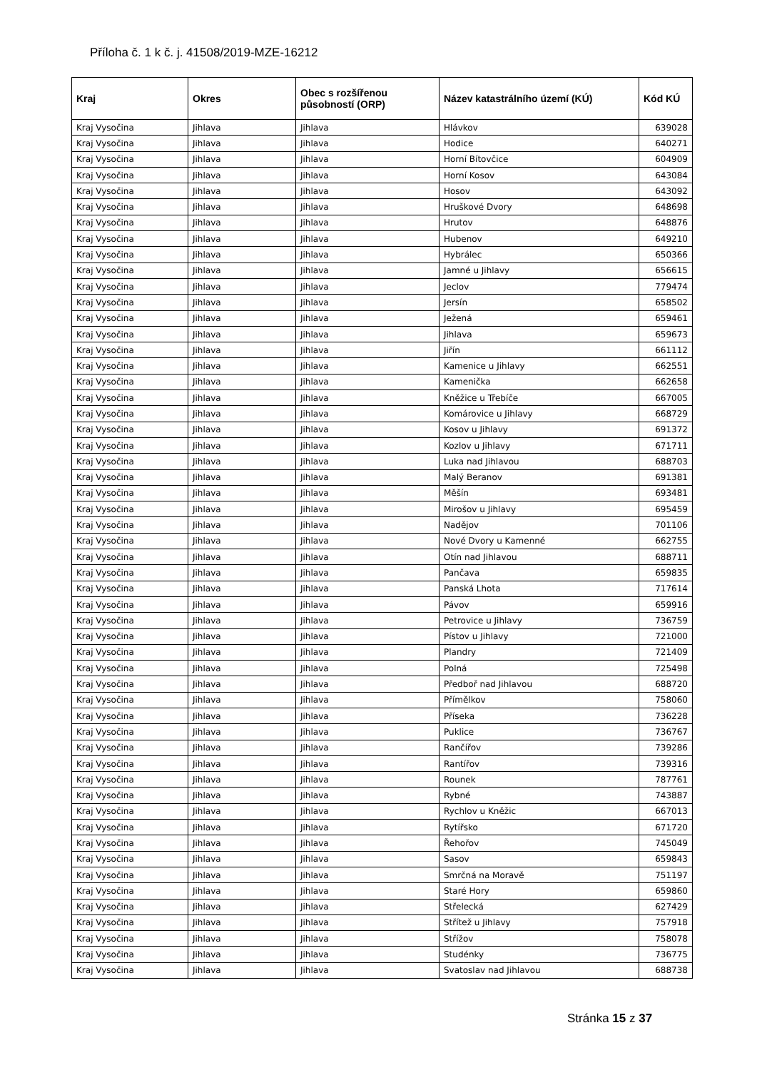Příloha č. 1 k č. j. 41508/2019-MZE-16212
| Kraj | Okres | Obec s rozšířenou působností (ORP) | Název katastrálního území (KÚ) | Kód KÚ |
| --- | --- | --- | --- | --- |
| Kraj Vysočina | Jihlava | Jihlava | Hlávkov | 639028 |
| Kraj Vysočina | Jihlava | Jihlava | Hodice | 640271 |
| Kraj Vysočina | Jihlava | Jihlava | Horní Bítovčice | 604909 |
| Kraj Vysočina | Jihlava | Jihlava | Horní Kosov | 643084 |
| Kraj Vysočina | Jihlava | Jihlava | Hosov | 643092 |
| Kraj Vysočina | Jihlava | Jihlava | Hruškové Dvory | 648698 |
| Kraj Vysočina | Jihlava | Jihlava | Hrutov | 648876 |
| Kraj Vysočina | Jihlava | Jihlava | Hubenov | 649210 |
| Kraj Vysočina | Jihlava | Jihlava | Hybrálec | 650366 |
| Kraj Vysočina | Jihlava | Jihlava | Jamné u Jihlavy | 656615 |
| Kraj Vysočina | Jihlava | Jihlava | Jeclov | 779474 |
| Kraj Vysočina | Jihlava | Jihlava | Jersín | 658502 |
| Kraj Vysočina | Jihlava | Jihlava | Ježená | 659461 |
| Kraj Vysočina | Jihlava | Jihlava | Jihlava | 659673 |
| Kraj Vysočina | Jihlava | Jihlava | Jiřín | 661112 |
| Kraj Vysočina | Jihlava | Jihlava | Kamenice u Jihlavy | 662551 |
| Kraj Vysočina | Jihlava | Jihlava | Kamenička | 662658 |
| Kraj Vysočina | Jihlava | Jihlava | Kněžice u Třebíče | 667005 |
| Kraj Vysočina | Jihlava | Jihlava | Komárovice u Jihlavy | 668729 |
| Kraj Vysočina | Jihlava | Jihlava | Kosov u Jihlavy | 691372 |
| Kraj Vysočina | Jihlava | Jihlava | Kozlov u Jihlavy | 671711 |
| Kraj Vysočina | Jihlava | Jihlava | Luka nad Jihlavou | 688703 |
| Kraj Vysočina | Jihlava | Jihlava | Malý Beranov | 691381 |
| Kraj Vysočina | Jihlava | Jihlava | Měšín | 693481 |
| Kraj Vysočina | Jihlava | Jihlava | Mirošov u Jihlavy | 695459 |
| Kraj Vysočina | Jihlava | Jihlava | Nadějov | 701106 |
| Kraj Vysočina | Jihlava | Jihlava | Nové Dvory u Kamenné | 662755 |
| Kraj Vysočina | Jihlava | Jihlava | Otín nad Jihlavou | 688711 |
| Kraj Vysočina | Jihlava | Jihlava | Pančava | 659835 |
| Kraj Vysočina | Jihlava | Jihlava | Panská Lhota | 717614 |
| Kraj Vysočina | Jihlava | Jihlava | Pávov | 659916 |
| Kraj Vysočina | Jihlava | Jihlava | Petrovice u Jihlavy | 736759 |
| Kraj Vysočina | Jihlava | Jihlava | Pístov u Jihlavy | 721000 |
| Kraj Vysočina | Jihlava | Jihlava | Plandry | 721409 |
| Kraj Vysočina | Jihlava | Jihlava | Polná | 725498 |
| Kraj Vysočina | Jihlava | Jihlava | Předboř nad Jihlavou | 688720 |
| Kraj Vysočina | Jihlava | Jihlava | Přímělkov | 758060 |
| Kraj Vysočina | Jihlava | Jihlava | Příseka | 736228 |
| Kraj Vysočina | Jihlava | Jihlava | Puklice | 736767 |
| Kraj Vysočina | Jihlava | Jihlava | Rančířov | 739286 |
| Kraj Vysočina | Jihlava | Jihlava | Rantířov | 739316 |
| Kraj Vysočina | Jihlava | Jihlava | Rounek | 787761 |
| Kraj Vysočina | Jihlava | Jihlava | Rybné | 743887 |
| Kraj Vysočina | Jihlava | Jihlava | Rychlov u Kněžic | 667013 |
| Kraj Vysočina | Jihlava | Jihlava | Rytířsko | 671720 |
| Kraj Vysočina | Jihlava | Jihlava | Řehořov | 745049 |
| Kraj Vysočina | Jihlava | Jihlava | Sasov | 659843 |
| Kraj Vysočina | Jihlava | Jihlava | Smrčná na Moravě | 751197 |
| Kraj Vysočina | Jihlava | Jihlava | Staré Hory | 659860 |
| Kraj Vysočina | Jihlava | Jihlava | Střelecká | 627429 |
| Kraj Vysočina | Jihlava | Jihlava | Střítež u Jihlavy | 757918 |
| Kraj Vysočina | Jihlava | Jihlava | Střížov | 758078 |
| Kraj Vysočina | Jihlava | Jihlava | Studénky | 736775 |
| Kraj Vysočina | Jihlava | Jihlava | Svatoslav nad Jihlavou | 688738 |
Stránka 15 z 37